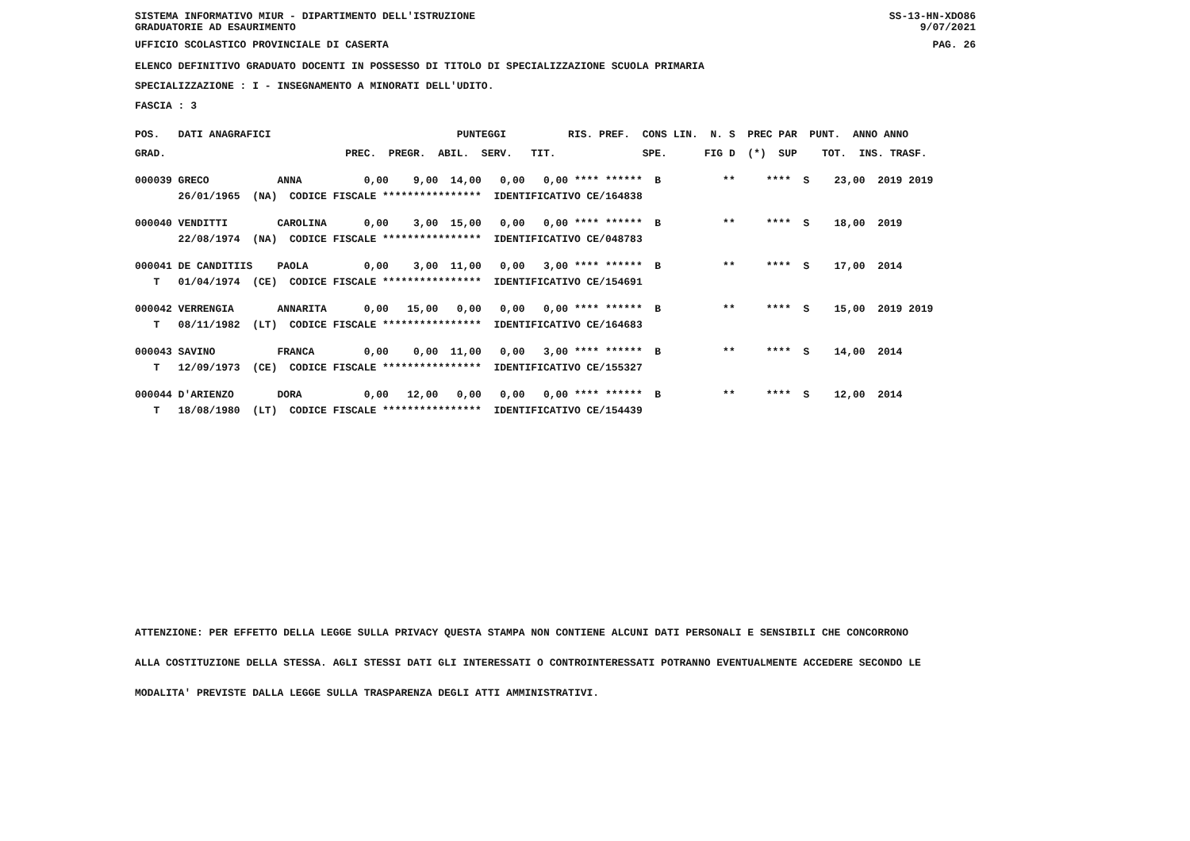SISTEMA INFORMATIVO MIUR - DIPARTIMENTO DELL'ISTRUZIONE
GRADUATORIE AD ESAURIMENTO SS-13-HN-XDO86
9/07/2021
UFFICIO SCOLASTICO PROVINCIALE DI CASERTA PAG. 26
ELENCO DEFINITIVO GRADUATO DOCENTI IN POSSESSO DI TITOLO DI SPECIALIZZAZIONE SCUOLA PRIMARIA
SPECIALIZZAZIONE : I - INSEGNAMENTO A MINORATI DELL'UDITO.
FASCIA : 3
| POS. DATI ANAGRAFICI PUNTEGGI RIS. PREF. CONS LIN. N. S PREC PAR PUNT. ANNO ANNO |
| --- |
| GRAD. PREC. PREGR. ABIL. SERV. TIT. SPE. FIG D (*) SUP TOT. INS. TRASF. |
| 000039 GRECO ANNA 0,00 9,00 14,00 0,00 0,00 **** ****** B ** **** S 23,00 2019 2019 |
| 26/01/1965 (NA) CODICE FISCALE **************** IDENTIFICATIVO CE/164838 |
| 000040 VENDITTI CAROLINA 0,00 3,00 15,00 0,00 0,00 **** ****** B ** **** S 18,00 2019 |
| 22/08/1974 (NA) CODICE FISCALE **************** IDENTIFICATIVO CE/048783 |
| 000041 DE CANDITIIS PAOLA 0,00 3,00 11,00 0,00 3,00 **** ****** B ** **** S 17,00 2014 |
| T 01/04/1974 (CE) CODICE FISCALE **************** IDENTIFICATIVO CE/154691 |
| 000042 VERRENGIA ANNARITA 0,00 15,00 0,00 0,00 0,00 **** ****** B ** **** S 15,00 2019 2019 |
| T 08/11/1982 (LT) CODICE FISCALE **************** IDENTIFICATIVO CE/164683 |
| 000043 SAVINO FRANCA 0,00 0,00 11,00 0,00 3,00 **** ****** B ** **** S 14,00 2014 |
| T 12/09/1973 (CE) CODICE FISCALE **************** IDENTIFICATIVO CE/155327 |
| 000044 D'ARIENZO DORA 0,00 12,00 0,00 0,00 0,00 **** ****** B ** **** S 12,00 2014 |
| T 18/08/1980 (LT) CODICE FISCALE **************** IDENTIFICATIVO CE/154439 |
ATTENZIONE: PER EFFETTO DELLA LEGGE SULLA PRIVACY QUESTA STAMPA NON CONTIENE ALCUNI DATI PERSONALI E SENSIBILI CHE CONCORRONO
ALLA COSTITUZIONE DELLA STESSA. AGLI STESSI DATI GLI INTERESSATI O CONTROINTERESSATI POTRANNO EVENTUALMENTE ACCEDERE SECONDO LE
MODALITA' PREVISTE DALLA LEGGE SULLA TRASPARENZA DEGLI ATTI AMMINISTRATIVI.